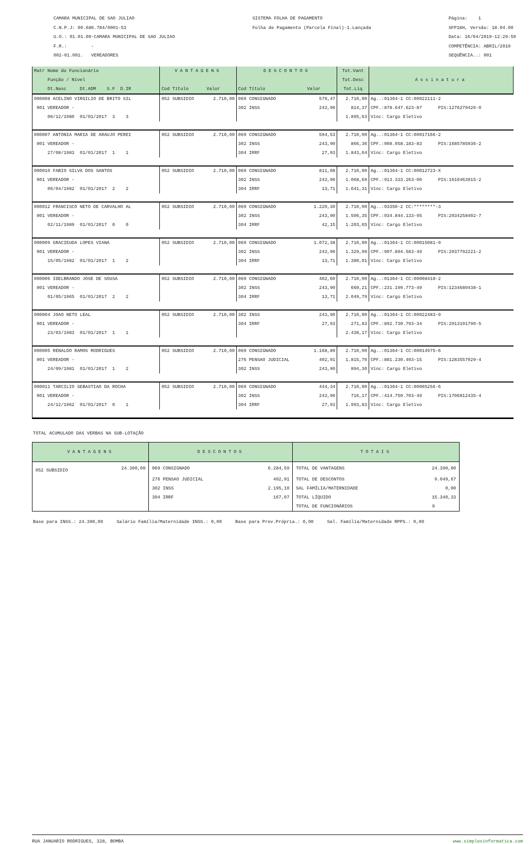CAMARA MUNICIPAL DE SAO JULIAO C.N.P.J: 00.686.784/0001-53 U.O.: 01.01.00-CAMARA MUNICIPAL DE SAO JULIAO F.R.: - 002-01.001. VEREADORES
SISTEMA FOLHA DE PAGAMENTO Folha de Pagamento (Parcela Final)-1.Lançada
Página: 1 SFP18H, Versão: 18.04.00 Data: 16/04/2019-12:29:59 COMPETÊNCIA: ABRIL/2019 SEQUÊNCIA..: 001
| Matr Nome do Funcionário | VANTAGENS | | DESCONTOS | | Tot.Vant | Assinatura |
| --- | --- | --- | --- | --- | --- | --- |
| Função / Nível | | | | | Tot.Desc | |
| Dt.Nasc Dt.ADM S.F D.IR | Cod Título | Valor | Cod Título | Valor | Tot.Liq | |
| 000008 ACELINO VIRGILIO DE BRITO SIL | 052 SUBSIDIO | 2.710,00 | 069 CONSIGNADO | 570,47 | 2.710,00 | Ag..:01364-1 CC:00022111-2 |
| 001 VEREADOR - | | | 302 INSS | 243,90 | 814,37 | CPF.:878.647.623-87 PIS:1276279426-0 |
| 06/12/1980 01/01/2017 3 3 | | | | | 1.895,63 | Vínc: Cargo Eletivo |
| 000007 ANTONIA MARIA DE ARAUJO PEREI | 052 SUBSIDIO | 2.710,00 | 069 CONSIGNADO | 594,53 | 2.710,00 | Ag..:01364-1 CC:00017166-2 |
| 001 VEREADOR - | | | 302 INSS | 243,90 | 866,36 | CPF.:008.058.183-83 PIS:1685785936-2 |
| 27/08/1983 01/01/2017 1 1 | | | 304 IRRF | 27,93 | 1.843,64 | Vínc: Cargo Eletivo |
| 000010 FABIO SILVA DOS SANTOS | 052 SUBSIDIO | 2.710,00 | 069 CONSIGNADO | 811,08 | 2.710,00 | Ag..:01364-1 CC:00012723-X |
| 001 VEREADOR - | | | 302 INSS | 243,90 | 1.068,69 | CPF.:913.333.263-00 PIS:1610463915-2 |
| 06/04/1982 01/01/2017 2 2 | | | 304 IRRF | 13,71 | 1.641,31 | Vínc: Cargo Eletivo |
| 000012 FRANCISCO NETO DE CARVALHO AL | 052 SUBSIDIO | 2.710,00 | 069 CONSIGNADO | 1.220,30 | 2.710,00 | Ag..:03350-2 CC:********-3 |
| 001 VEREADOR - | | | 302 INSS | 243,90 | 1.506,35 | CPF.:034.844.133-95 PIS:2034258402-7 |
| 02/11/1989 01/01/2017 0 0 | | | 304 IRRF | 42,15 | 1.203,65 | Vínc: Cargo Eletivo |
| 000009 GRACIEUDA LOPES VIANA | 052 SUBSIDIO | 2.710,00 | 069 CONSIGNADO | 1.072,38 | 2.710,00 | Ag..:01364-1 CC:00015081-9 |
| 001 VEREADOR - | | | 302 INSS | 243,90 | 1.329,99 | CPF.:907.894.583-49 PIS:2037792221-2 |
| 15/05/1982 01/01/2017 1 2 | | | 304 IRRF | 13,71 | 1.380,01 | Vínc: Cargo Eletivo |
| 000006 IDELBRANDO JOSE DE SOUSA | 052 SUBSIDIO | 2.710,00 | 069 CONSIGNADO | 402,60 | 2.710,00 | Ag..:01364-1 CC:00008418-2 |
| 001 VEREADOR - | | | 302 INSS | 243,90 | 660,21 | CPF.:231.199.773-49 PIS:1234680438-1 |
| 01/05/1965 01/01/2017 2 2 | | | 304 IRRF | 13,71 | 2.049,79 | Vínc: Cargo Eletivo |
| 000004 JOAO NETO LEAL | 052 SUBSIDIO | 2.710,00 | 302 INSS | 243,90 | 2.710,00 | Ag..:01364-1 CC:00022483-9 |
| 001 VEREADOR - | | | 304 IRRF | 27,93 | 271,83 | CPF.:892.730.793-34 PIS:2013191790-5 |
| 23/03/1983 01/01/2017 1 1 | | | | | 2.438,17 | Vínc: Cargo Eletivo |
| 000005 RENALDO RAMOS RODRIGUES | 052 SUBSIDIO | 2.710,00 | 069 CONSIGNADO | 1.168,89 | 2.710,00 | Ag..:01364-1 CC:00014975-6 |
| 001 VEREADOR - | | | 276 PENSAO JUDICIAL | 402,91 | 1.815,70 | CPF.:881.230.493-15 PIS:1283557029-4 |
| 24/09/1981 01/01/2017 1 2 | | | 302 INSS | 243,90 | 894,30 | Vínc: Cargo Eletivo |
| 000011 TARCILIO SEBASTIAO DA ROCHA | 052 SUBSIDIO | 2.710,00 | 069 CONSIGNADO | 444,34 | 2.710,00 | Ag..:01364-1 CC:00005256-6 |
| 001 VEREADOR - | | | 302 INSS | 243,90 | 716,17 | CPF.:414.750.703-49 PIS:1706812435-4 |
| 24/12/1962 01/01/2017 0 1 | | | 304 IRRF | 27,93 | 1.993,83 | Vínc: Cargo Eletivo |
TOTAL ACUMULADO DAS VERBAS NA SUB-LOTAÇÃO
| VANTAGENS | | DESCONTOS | | TOTAIS | |
| --- | --- | --- | --- | --- | --- |
| 052 SUBSIDIO | 24.390,00 | 069 CONSIGNADO | 6.284,59 | TOTAL DE VANTAGENS | 24.390,00 |
| | | 276 PENSAO JUDICIAL | 402,91 | TOTAL DE DESCONTOS | 9.049,67 |
| | | 302 INSS | 2.195,10 | SAL FAMÍLIA/MATERNIDADE | 0,00 |
| | | 304 IRRF | 167,07 | TOTAL LÍQUIDO | 15.340,33 |
| | | | | TOTAL DE FUNCIONÁRIOS | 9 |
Base para INSS.: 24.390,00 Salário Família/Maternidade INSS.: 0,00 Base para Prev.Própria.: 0,00 Sal. Família/Maternidade RPPS.: 0,00
RUA JANUARIO RODRIGUES, 328, BOMBA www.simplesinformatica.com